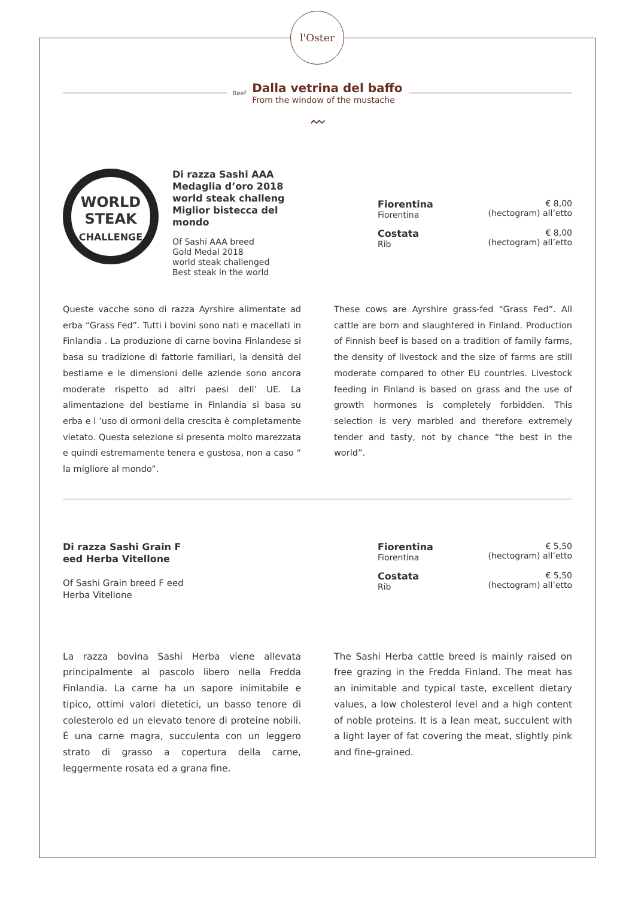l'Oster
Beef
Dalla vetrina del baffo
From the window of the mustache
〰
WORLD
STEAK
CHALLENGE
Di razza Sashi AAA Medaglia d’oro 2018 world steak challeng Miglior bistecca del mondo
Of Sashi AAA breed
Gold Medal 2018
world steak challenged
Best steak in the world
Fiorentina
Fiorentina
€ 8,00
(hectogram) all’etto
Costata
Rib
€ 8,00
(hectogram) all’etto
Queste vacche sono di razza Ayrshire alimentate ad erba “Grass Fed”. Tutti i bovini sono nati e macellati in Finlandia . La produzione di carne bovina Finlandese si basa su tradizione di fattorie familiari, la densità del bestiame e le dimensioni delle aziende sono ancora moderate rispetto ad altri paesi dell’ UE. La alimentazione del bestiame in Finlandia si basa su erba e l ’uso di ormoni della crescita è completamente vietato. Questa selezione si presenta molto marezzata e quindi estremamente tenera e gustosa, non a caso “ la migliore al mondo”.
These cows are Ayrshire grass-fed “Grass Fed”. All cattle are born and slaughtered in Finland. Production of Finnish beef is based on a tradition of family farms, the density of livestock and the size of farms are still moderate compared to other EU countries. Livestock feeding in Finland is based on grass and the use of growth hormones is completely forbidden. This selection is very marbled and therefore extremely tender and tasty, not by chance “the best in the world”.
Di razza Sashi Grain F eed Herba Vitellone
Of Sashi Grain breed F eed Herba Vitellone
Fiorentina
Fiorentina
€ 5,50
(hectogram) all’etto
Costata
Rib
€ 5,50
(hectogram) all’etto
La razza bovina Sashi Herba viene allevata principalmente al pascolo libero nella Fredda Finlandia. La carne ha un sapore inimitabile e tipico, ottimi valori dietetici, un basso tenore di colesterolo ed un elevato tenore di proteine nobili. È una carne magra, succulenta con un leggero strato di grasso a copertura della carne, leggermente rosata ed a grana fine.
The Sashi Herba cattle breed is mainly raised on free grazing in the Fredda Finland. The meat has an inimitable and typical taste, excellent dietary values, a low cholesterol level and a high content of noble proteins. It is a lean meat, succulent with a light layer of fat covering the meat, slightly pink and fine-grained.